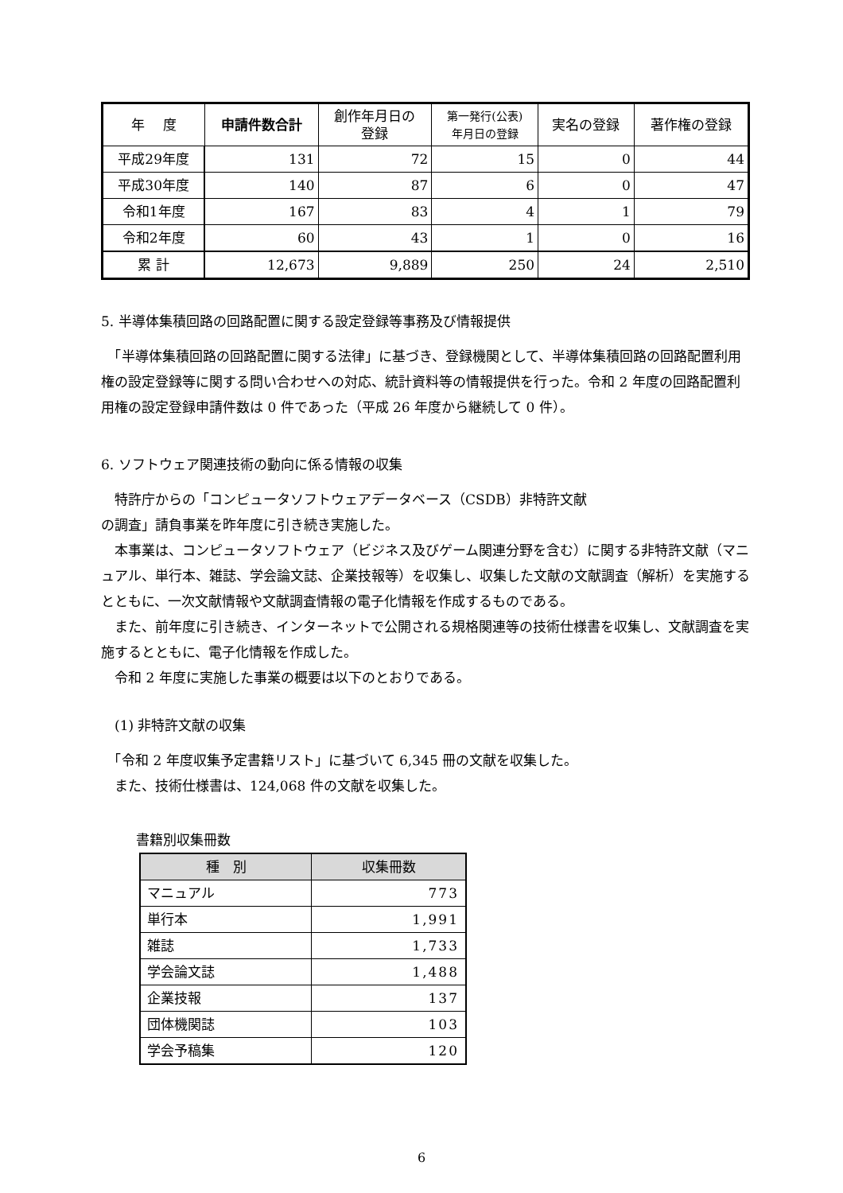| 年 度 | 申請件数合計 | 創作年月日の 登録 | 第一発行(公表) 年月日の登録 | 実名の登録 | 著作権の登録 |
| --- | --- | --- | --- | --- | --- |
| 平成29年度 | 131 | 72 | 15 | 0 | 44 |
| 平成30年度 | 140 | 87 | 6 | 0 | 47 |
| 令和1年度 | 167 | 83 | 4 | 1 | 79 |
| 令和2年度 | 60 | 43 | 1 | 0 | 16 |
| 累 計 | 12,673 | 9,889 | 250 | 24 | 2,510 |
5. 半導体集積回路の回路配置に関する設定登録等事務及び情報提供
　「半導体集積回路の回路配置に関する法律」に基づき、登録機関として、半導体集積回路の回路配置利用権の設定登録等に関する問い合わせへの対応、統計資料等の情報提供を行った。令和 2 年度の回路配置利用権の設定登録申請件数は 0 件であった（平成 26 年度から継続して 0 件）。
6. ソフトウェア関連技術の動向に係る情報の収集
　特許庁からの「コンピュータソフトウェアデータベース（CSDB）非特許文献
の調査」請負事業を昨年度に引き続き実施した。
　本事業は、コンピュータソフトウェア（ビジネス及びゲーム関連分野を含む）に関する非特許文献（マニュアル、単行本、雑誌、学会論文誌、企業技報等）を収集し、収集した文献の文献調査（解析）を実施するとともに、一次文献情報や文献調査情報の電子化情報を作成するものである。
　また、前年度に引き続き、インターネットで公開される規格関連等の技術仕様書を収集し、文献調査を実施するとともに、電子化情報を作成した。
　令和 2 年度に実施した事業の概要は以下のとおりである。
　(1) 非特許文献の収集
　「令和 2 年度収集予定書籍リスト」に基づいて 6,345 冊の文献を収集した。
　また、技術仕様書は、124,068 件の文献を収集した。
書籍別収集冊数
| 種 別 | 収集冊数 |
| --- | --- |
| マニュアル | 773 |
| 単行本 | 1,991 |
| 雑誌 | 1,733 |
| 学会論文誌 | 1,488 |
| 企業技報 | 137 |
| 団体機関誌 | 103 |
| 学会予稿集 | 120 |
6